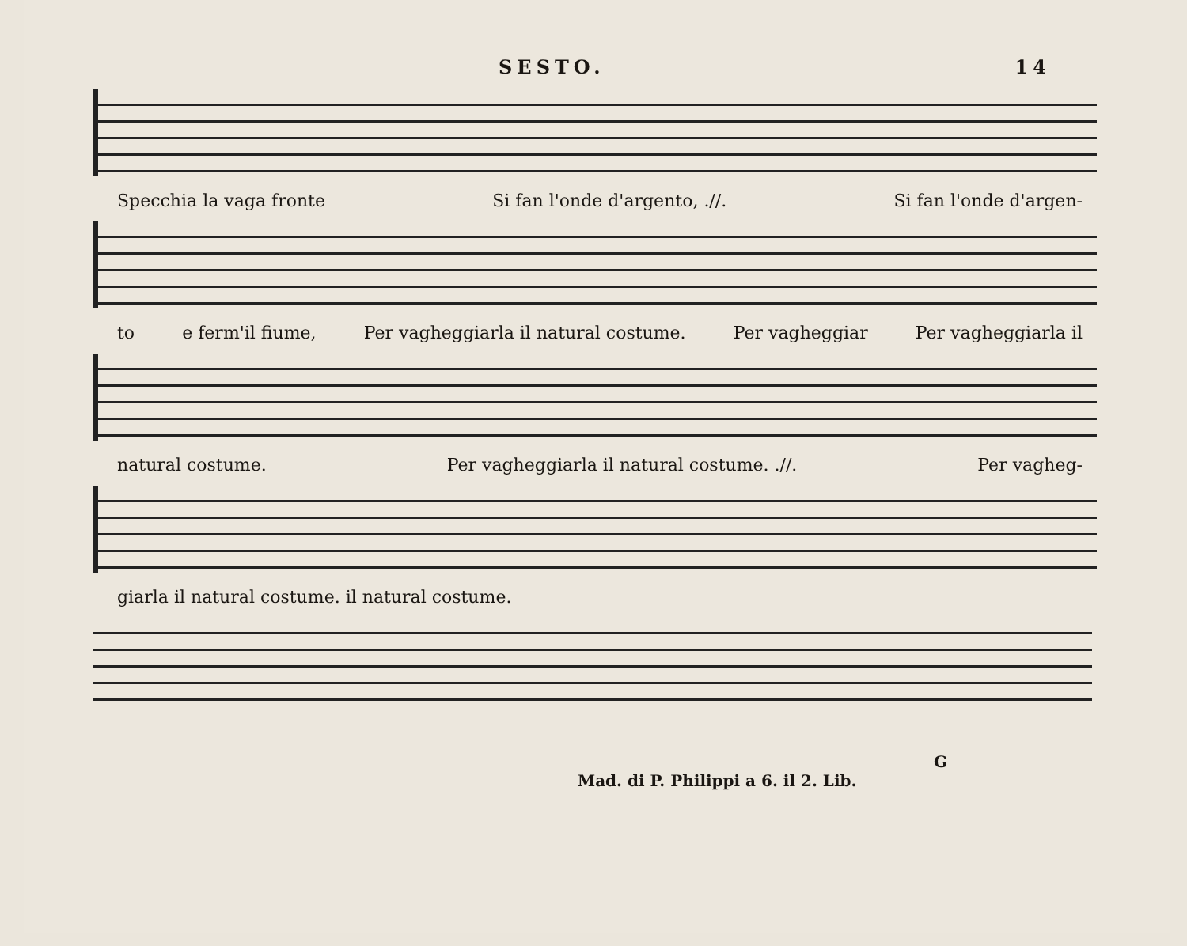SESTO. 14
Specchia la vaga fronte Si fan l'onde d'argento, .//. Si fan l'onde d'argen-
to e ferm'il fiume, Per vagheggiarla il natural costume. Per vagheggiar Per vagheggiarla il
natural costume. Per vagheggiarla il natural costume. .//. Per vagheg-
giarla il natural costume. il natural costume.
G
Mad. di P. Philippi a 6. il 2. Lib.